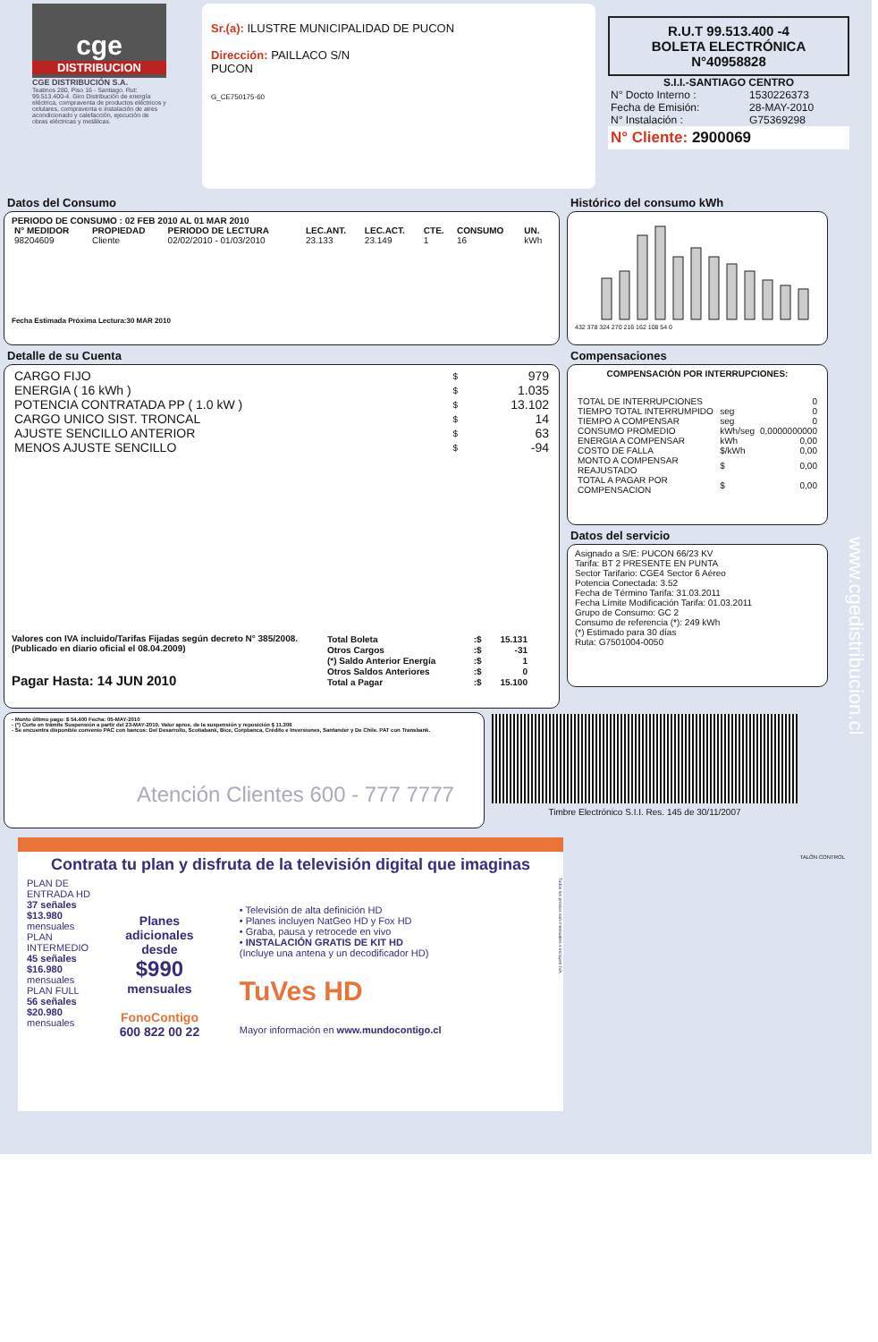cge
DISTRIBUCION
CGE DISTRIBUCIÓN S.A.
Teatinos 280, Piso 16 - Santiago. Rut: 99.513.400-4. Giro Distribución de energía eléctrica, compraventa de productos eléctricos y celulares, compraventa e instalación de aires acondicionado y calefacción, ejecución de obras eléctricas y metálicas.
Sr.(a): ILUSTRE MUNICIPALIDAD DE PUCON
Dirección: PAILLACO S/N
PUCON
G_CE750175-60
R.U.T 99.513.400 -4
BOLETA ELECTRÓNICA
N°40958828
S.I.I.-SANTIAGO CENTRO
| N° Docto Interno : | 1530226373 |
| Fecha de Emisión: | 28-MAY-2010 |
| N° Instalación : | G75369298 |
N° Cliente: 2900069
Datos del Consumo
PERIODO DE CONSUMO : 02 FEB 2010 AL 01 MAR 2010
| N° MEDIDOR | PROPIEDAD | PERIODO DE LECTURA | LEC.ANT. | LEC.ACT. | CTE. | CONSUMO | UN. |
| --- | --- | --- | --- | --- | --- | --- | --- |
| 98204609 | Cliente | 02/02/2010 - 01/03/2010 | 23.133 | 23.149 | 1 | 16 | kWh |
Fecha Estimada Próxima Lectura:30 MAR 2010
Detalle de su Cuenta
| CARGO FIJO | $ | 979 |
| ENERGIA ( 16 kWh ) | $ | 1.035 |
| POTENCIA CONTRATADA PP ( 1.0 kW ) | $ | 13.102 |
| CARGO UNICO SIST. TRONCAL | $ | 14 |
| AJUSTE SENCILLO ANTERIOR | $ | 63 |
| MENOS AJUSTE SENCILLO | $ | -94 |
Valores con IVA incluido/Tarifas Fijadas según decreto N° 385/2008. (Publicado en diario oficial el 08.04.2009)
Pagar Hasta: 14 JUN 2010
| Total Boleta | :$ | 15.131 |
| Otros Cargos | :$ | -31 |
| (*) Saldo Anterior Energía | :$ | 1 |
| Otros Saldos Anteriores | :$ | 0 |
| Total a Pagar | :$ | 15.100 |
Histórico del consumo kWh
432 378 324 270 216 162 108 54 0
Compensaciones
COMPENSACIÓN POR INTERRUPCIONES:
| TOTAL DE INTERRUPCIONES | | 0 |
| TIEMPO TOTAL INTERRUMPIDO | seg | 0 |
| TIEMPO A COMPENSAR | seg | 0 |
| CONSUMO PROMEDIO | kWh/seg | 0,0000000000 |
| ENERGIA A COMPENSAR | kWh | 0,00 |
| COSTO DE FALLA | $/kWh | 0,00 |
| MONTO A COMPENSAR REAJUSTADO | $ | 0,00 |
| TOTAL A PAGAR POR COMPENSACION | $ | 0,00 |
Datos del servicio
Asignado a S/E: PUCON 66/23 KV
Tarifa: BT 2 PRESENTE EN PUNTA
Sector Tarifario: CGE4 Sector 6 Aéreo
Potencia Conectada: 3.52
Fecha de Término Tarifa: 31.03.2011
Fecha Límite Modificación Tarifa: 01.03.2011
Grupo de Consumo: GC 2
Consumo de referencia (*): 249 kWh
(*) Estimado para 30 días
Ruta: G7501004-0050
- Monto último pago: $ 54.400 Fecha: 05-MAY-2010
- (*) Corte en trámite Suspensión a partir del 23-MAY-2010. Valor aprox. de la suspensión y reposición $ 11.306
- Se encuentra disponible convenio PAC con bancos: Del Desarrollo, Scotiabank, Bice, Corpbanca, Crédito e Inversiones, Santander y De Chile. PAT con Transbank.
Atención Clientes 600 - 777 7777
Timbre Electrónico S.I.I. Res. 145 de 30/11/2007
www.cgedistribucion.cl
TALÓN CONTROL
Contrata tu plan y disfruta de la televisión digital que imaginas
PLAN DE ENTRADA HD
37 señales $13.980 mensuales
PLAN INTERMEDIO
45 señales $16.980 mensuales
PLAN FULL
56 señales $20.980 mensuales
Planes adicionales desde
$990
mensuales
FonoContigo
600 822 00 22
• Televisión de alta definición HD
• Planes incluyen NatGeo HD y Fox HD
• Graba, pausa y retrocede en vivo
• INSTALACIÓN GRATIS DE KIT HD
(Incluye una antena y un decodificador HD)
TuVes HD
Mayor información en www.mundocontigo.cl
Todos los precios son mensuales e incluyen IVA.